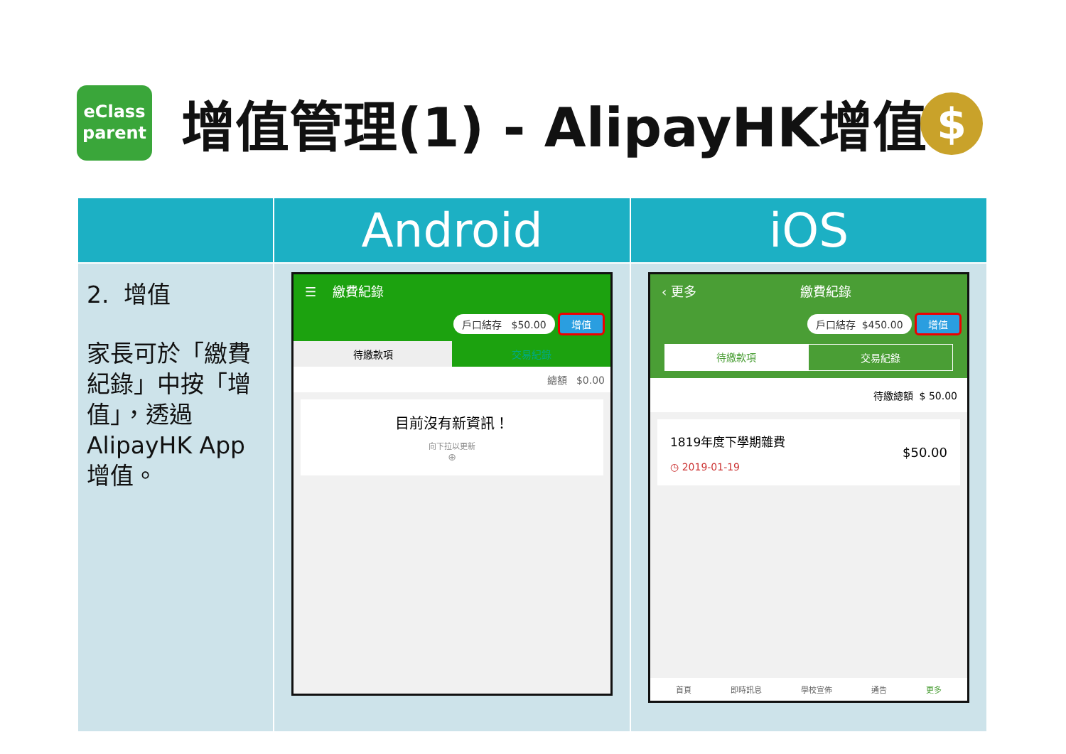eClass
parent
增值管理(1) - AlipayHK增值 $
| | Android | iOS |
| --- | --- | --- |
| 2. 增值 家長可於「繳費紀錄」中按「增值」，透過AlipayHK App增值。 | ☰ 繳費紀錄 戶口結存 $50.00 增值 待繳款項 交易紀錄 總額 $0.00 目前沒有新資訊！ 向下拉以更新 ⊕ | ‹ 更多 繳費紀錄 戶口結存 $450.00 增值 待繳款項 交易紀錄 待繳總額 $ 50.00 1819年度下學期雜費 ◷ 2019-01-19 $50.00 首頁 即時訊息 學校宣佈 通告 更多 |